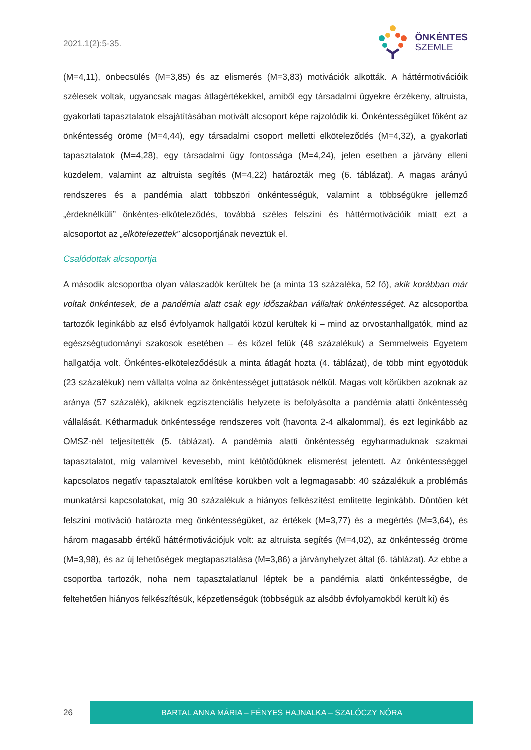2021.1(2):5-35.
ÖNKÉNTES
SZEMLE
(M=4,11), önbecsülés (M=3,85) és az elismerés (M=3,83) motivációk alkották. A háttérmotivációik szélesek voltak, ugyancsak magas átlagértékekkel, amiből egy társadalmi ügyekre érzékeny, altruista, gyakorlati tapasztalatok elsajátításában motivált alcsoport képe rajzolódik ki. Önkéntességüket főként az önkéntesség öröme (M=4,44), egy társadalmi csoport melletti elköteleződés (M=4,32), a gyakorlati tapasztalatok (M=4,28), egy társadalmi ügy fontossága (M=4,24), jelen esetben a járvány elleni küzdelem, valamint az altruista segítés (M=4,22) határozták meg (6. táblázat). A magas arányú rendszeres és a pandémia alatt többszöri önkéntességük, valamint a többségükre jellemző „érdeknélküli” önkéntes-elköteleződés, továbbá széles felszíni és háttérmotivációik miatt ezt a alcsoportot az „elkötelezettek” alcsoportjának neveztük el.
Csalódottak alcsoportja
A második alcsoportba olyan válaszadók kerültek be (a minta 13 százaléka, 52 fő), akik korábban már voltak önkéntesek, de a pandémia alatt csak egy időszakban vállaltak önkéntességet. Az alcsoportba tartozók leginkább az első évfolyamok hallgatói közül kerültek ki – mind az orvostanhallgatók, mind az egészségtudományi szakosok esetében – és közel felük (48 százalékuk) a Semmelweis Egyetem hallgatója volt. Önkéntes-elköteleződésük a minta átlagát hozta (4. táblázat), de több mint egyötödük (23 százalékuk) nem vállalta volna az önkéntességet juttatások nélkül. Magas volt körükben azoknak az aránya (57 százalék), akiknek egzisztenciális helyzete is befolyásolta a pandémia alatti önkéntesség vállalását. Kétharmaduk önkéntessége rendszeres volt (havonta 2-4 alkalommal), és ezt leginkább az OMSZ-nél teljesítették (5. táblázat). A pandémia alatti önkéntesség egyharmaduknak szakmai tapasztalatot, míg valamivel kevesebb, mint kétötödüknek elismerést jelentett. Az önkéntességgel kapcsolatos negatív tapasztalatok említése körükben volt a legmagasabb: 40 százalékuk a problémás munkatársi kapcsolatokat, míg 30 százalékuk a hiányos felkészítést említette leginkább. Döntően két felszíni motiváció határozta meg önkéntességüket, az értékek (M=3,77) és a megértés (M=3,64), és három magasabb értékű háttérmotivációjuk volt: az altruista segítés (M=4,02), az önkéntesség öröme (M=3,98), és az új lehetőségek megtapasztalása (M=3,86) a járványhelyzet által (6. táblázat). Az ebbe a csoportba tartozók, noha nem tapasztalatlanul léptek be a pandémia alatti önkéntességbe, de feltehetően hiányos felkészítésük, képzetlenségük (többségük az alsóbb évfolyamokból került ki) és
26
BARTAL ANNA MÁRIA – FÉNYES HAJNALKA – SZALÓCZY NÓRA